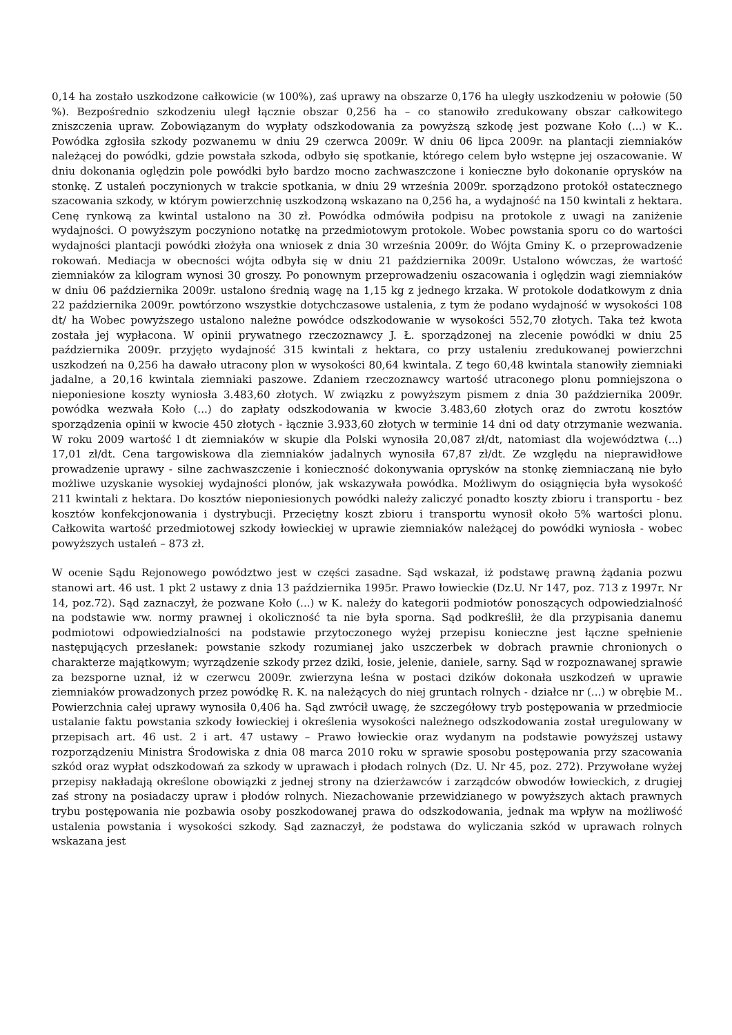0,14 ha zostało uszkodzone całkowicie (w 100%), zaś uprawy na obszarze 0,176 ha uległy uszkodzeniu w połowie (50 %). Bezpośrednio szkodzeniu uległ łącznie obszar 0,256 ha – co stanowiło zredukowany obszar całkowitego zniszczenia upraw. Zobowiązanym do wypłaty odszkodowania za powyższą szkodę jest pozwane Koło (...) w K.. Powódka zgłosiła szkody pozwanemu w dniu 29 czerwca 2009r. W dniu 06 lipca 2009r. na plantacji ziemniaków należącej do powódki, gdzie powstała szkoda, odbyło się spotkanie, którego celem było wstępne jej oszacowanie. W dniu dokonania oględzin pole powódki było bardzo mocno zachwaszczone i konieczne było dokonanie oprysków na stonkę. Z ustaleń poczynionych w trakcie spotkania, w dniu 29 września 2009r. sporządzono protokół ostatecznego szacowania szkody, w którym powierzchnię uszkodzoną wskazano na 0,256 ha, a wydajność na 150 kwintali z hektara. Cenę rynkową za kwintal ustalono na 30 zł. Powódka odmówiła podpisu na protokole z uwagi na zaniżenie wydajności. O powyższym poczyniono notatkę na przedmiotowym protokole. Wobec powstania sporu co do wartości wydajności plantacji powódki złożyła ona wniosek z dnia 30 września 2009r. do Wójta Gminy K. o przeprowadzenie rokowań. Mediacja w obecności wójta odbyła się w dniu 21 października 2009r. Ustalono wówczas, że wartość ziemniaków za kilogram wynosi 30 groszy. Po ponownym przeprowadzeniu oszacowania i oględzin wagi ziemniaków w dniu 06 października 2009r. ustalono średnią wagę na 1,15 kg z jednego krzaka. W protokole dodatkowym z dnia 22 października 2009r. powtórzono wszystkie dotychczasowe ustalenia, z tym że podano wydajność w wysokości 108 dt/ ha Wobec powyższego ustalono należne powódce odszkodowanie w wysokości 552,70 złotych. Taka też kwota została jej wypłacona. W opinii prywatnego rzeczoznawcy J. Ł. sporządzonej na zlecenie powódki w dniu 25 października 2009r. przyjęto wydajność 315 kwintali z hektara, co przy ustaleniu zredukowanej powierzchni uszkodzeń na 0,256 ha dawało utracony plon w wysokości 80,64 kwintala. Z tego 60,48 kwintala stanowiły ziemniaki jadalne, a 20,16 kwintala ziemniaki paszowe. Zdaniem rzeczoznawcy wartość utraconego plonu pomniejszona o nieponiesione koszty wyniosła 3.483,60 złotych. W związku z powyższym pismem z dnia 30 października 2009r. powódka wezwała Koło (...) do zapłaty odszkodowania w kwocie 3.483,60 złotych oraz do zwrotu kosztów sporządzenia opinii w kwocie 450 złotych - łącznie 3.933,60 złotych w terminie 14 dni od daty otrzymanie wezwania. W roku 2009 wartość l dt ziemniaków w skupie dla Polski wynosiła 20,087 zł/dt, natomiast dla województwa (...) 17,01 zł/dt. Cena targowiskowa dla ziemniaków jadalnych wynosiła 67,87 zł/dt. Ze względu na nieprawidłowe prowadzenie uprawy - silne zachwaszczenie i konieczność dokonywania oprysków na stonkę ziemniaczaną nie było możliwe uzyskanie wysokiej wydajności plonów, jak wskazywała powódka. Możliwym do osiągnięcia była wysokość 211 kwintali z hektara. Do kosztów nieponiesionych powódki należy zaliczyć ponadto koszty zbioru i transportu - bez kosztów konfekcjonowania i dystrybucji. Przeciętny koszt zbioru i transportu wynosił około 5% wartości plonu. Całkowita wartość przedmiotowej szkody łowieckiej w uprawie ziemniaków należącej do powódki wyniosła - wobec powyższych ustaleń – 873 zł.
W ocenie Sądu Rejonowego powództwo jest w części zasadne. Sąd wskazał, iż podstawę prawną żądania pozwu stanowi art. 46 ust. 1 pkt 2 ustawy z dnia 13 października 1995r. Prawo łowieckie (Dz.U. Nr 147, poz. 713 z 1997r. Nr 14, poz.72). Sąd zaznaczył, że pozwane Koło (...) w K. należy do kategorii podmiotów ponoszących odpowiedzialność na podstawie ww. normy prawnej i okoliczność ta nie była sporna. Sąd podkreślił, że dla przypisania danemu podmiotowi odpowiedzialności na podstawie przytoczonego wyżej przepisu konieczne jest łączne spełnienie następujących przesłanek: powstanie szkody rozumianej jako uszczerbek w dobrach prawnie chronionych o charakterze majątkowym; wyrządzenie szkody przez dziki, łosie, jelenie, daniele, sarny. Sąd w rozpoznawanej sprawie za bezsporne uznał, iż w czerwcu 2009r. zwierzyna leśna w postaci dzików dokonała uszkodzeń w uprawie ziemniaków prowadzonych przez powódkę R. K. na należących do niej gruntach rolnych - działce nr (...) w obrębie M.. Powierzchnia całej uprawy wynosiła 0,406 ha. Sąd zwrócił uwagę, że szczegółowy tryb postępowania w przedmiocie ustalanie faktu powstania szkody łowieckiej i określenia wysokości należnego odszkodowania został uregulowany w przepisach art. 46 ust. 2 i art. 47 ustawy – Prawo łowieckie oraz wydanym na podstawie powyższej ustawy rozporządzeniu Ministra Środowiska z dnia 08 marca 2010 roku w sprawie sposobu postępowania przy szacowania szkód oraz wypłat odszkodowań za szkody w uprawach i płodach rolnych (Dz. U. Nr 45, poz. 272). Przywołane wyżej przepisy nakładają określone obowiązki z jednej strony na dzierżawców i zarządców obwodów łowieckich, z drugiej zaś strony na posiadaczy upraw i płodów rolnych. Niezachowanie przewidzianego w powyższych aktach prawnych trybu postępowania nie pozbawia osoby poszkodowanej prawa do odszkodowania, jednak ma wpływ na możliwość ustalenia powstania i wysokości szkody. Sąd zaznaczył, że podstawa do wyliczania szkód w uprawach rolnych wskazana jest